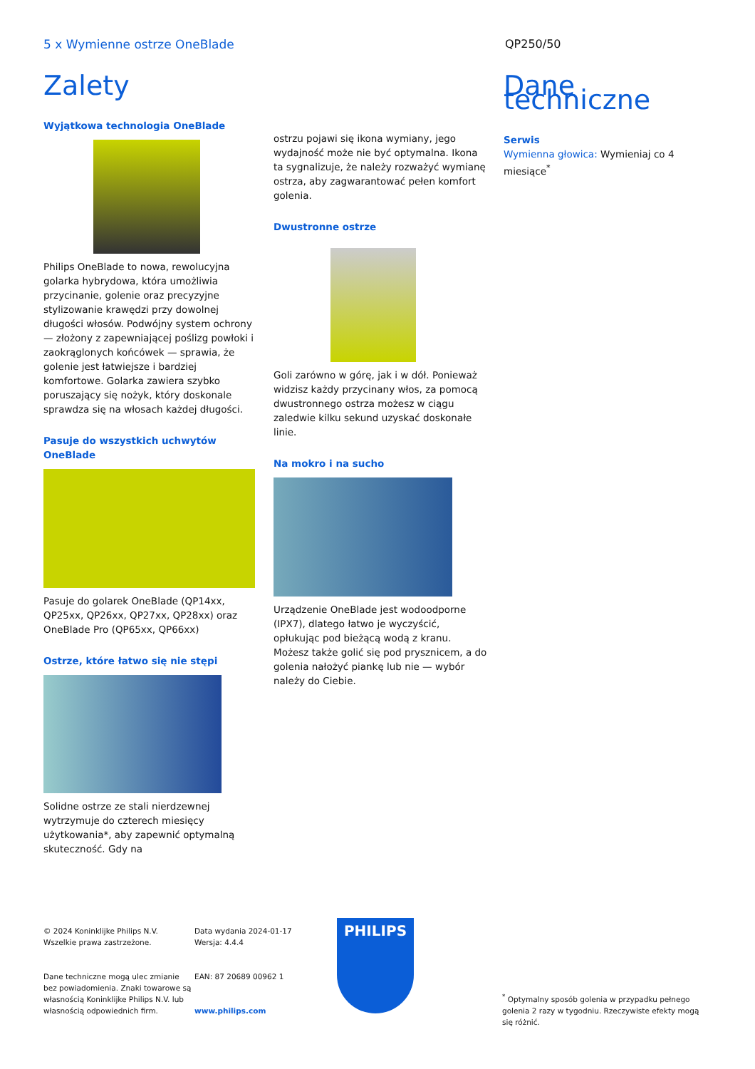5 x Wymienne ostrze OneBlade QP250/50
Zalety
Wyjątkowa technologia OneBlade
Philips OneBlade to nowa, rewolucyjna golarka hybrydowa, która umożliwia przycinanie, golenie oraz precyzyjne stylizowanie krawędzi przy dowolnej długości włosów. Podwójny system ochrony — złożony z zapewniającej poślizg powłoki i zaokrąglonych końcówek — sprawia, że golenie jest łatwiejsze i bardziej komfortowe. Golarka zawiera szybko poruszający się nożyk, który doskonale sprawdza się na włosach każdej długości.
Pasuje do wszystkich uchwytów OneBlade
Pasuje do golarek OneBlade (QP14xx, QP25xx, QP26xx, QP27xx, QP28xx) oraz OneBlade Pro (QP65xx, QP66xx)
Ostrze, które łatwo się nie stępi
Solidne ostrze ze stali nierdzewnej wytrzymuje do czterech miesięcy użytkowania*, aby zapewnić optymalną skuteczność. Gdy na
ostrzu pojawi się ikona wymiany, jego wydajność może nie być optymalna. Ikona ta sygnalizuje, że należy rozważyć wymianę ostrza, aby zagwarantować pełen komfort golenia.
Dwustronne ostrze
Goli zarówno w górę, jak i w dół. Ponieważ widzisz każdy przycinany włos, za pomocą dwustronnego ostrza możesz w ciągu zaledwie kilku sekund uzyskać doskonałe linie.
Na mokro i na sucho
Urządzenie OneBlade jest wodoodporne (IPX7), dlatego łatwo je wyczyścić, opłukując pod bieżącą wodą z kranu. Możesz także golić się pod prysznicem, a do golenia nałożyć piankę lub nie — wybór należy do Ciebie.
Dane techniczne
Serwis
Wymienna głowica: Wymieniaj co 4 miesiące<sup>*</sup>
© 2024 Koninklijke Philips N.V.
Wszelkie prawa zastrzeżone.
Dane techniczne mogą ulec zmianie bez powiadomienia. Znaki towarowe są własnością Koninklijke Philips N.V. lub własnością odpowiednich firm.
Data wydania 2024-01-17
Wersja: 4.4.4
EAN: 87 20689 00962 1
www.philips.com
PHILIPS
<sup>*</sup> Optymalny sposób golenia w przypadku pełnego golenia 2 razy w tygodniu. Rzeczywiste efekty mogą się różnić.